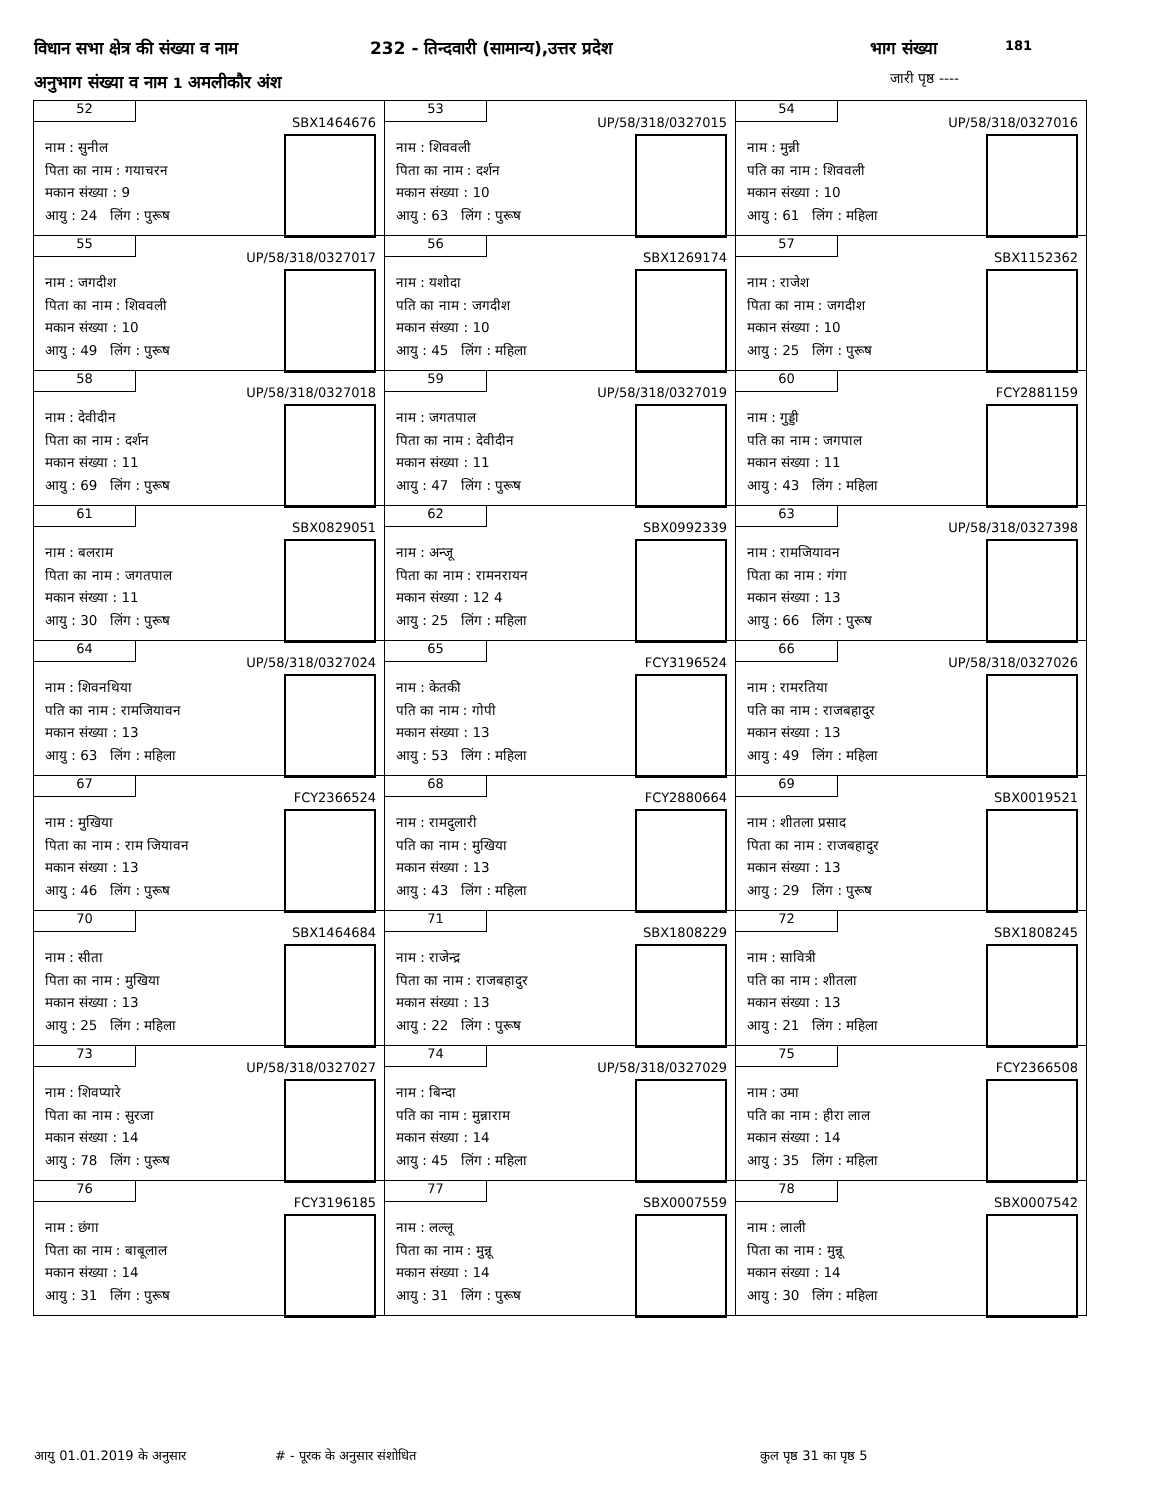विधान सभा क्षेत्र की संख्या व नाम
232 - तिन्दवारी (सामान्य),उत्तर प्रदेश
भाग संख्या 181
अनुभाग संख्या व नाम 1 अमलीकौर अंश
जारी पृष्ठ ----
| 52 SBX1464676 नाम : सुनील पिता का नाम : गयाचरन मकान संख्या : 9 आयु : 24 लिंग : पुरूष | 53 UP/58/318/0327015 नाम : शिववली पिता का नाम : दर्शन मकान संख्या : 10 आयु : 63 लिंग : पुरूष | 54 UP/58/318/0327016 नाम : मुन्नी पति का नाम : शिववली मकान संख्या : 10 आयु : 61 लिंग : महिला |
| 55 UP/58/318/0327017 नाम : जगदीश पिता का नाम : शिववली मकान संख्या : 10 आयु : 49 लिंग : पुरूष | 56 SBX1269174 नाम : यशोदा पति का नाम : जगदीश मकान संख्या : 10 आयु : 45 लिंग : महिला | 57 SBX1152362 नाम : राजेश पिता का नाम : जगदीश मकान संख्या : 10 आयु : 25 लिंग : पुरूष |
| 58 UP/58/318/0327018 नाम : देवीदीन पिता का नाम : दर्शन मकान संख्या : 11 आयु : 69 लिंग : पुरूष | 59 UP/58/318/0327019 नाम : जगतपाल पिता का नाम : देवीदीन मकान संख्या : 11 आयु : 47 लिंग : पुरूष | 60 FCY2881159 नाम : गुड्डी पति का नाम : जगपाल मकान संख्या : 11 आयु : 43 लिंग : महिला |
| 61 SBX0829051 नाम : बलराम पिता का नाम : जगतपाल मकान संख्या : 11 आयु : 30 लिंग : पुरूष | 62 SBX0992339 नाम : अन्जू पिता का नाम : रामनरायन मकान संख्या : 12 4 आयु : 25 लिंग : महिला | 63 UP/58/318/0327398 नाम : रामजियावन पिता का नाम : गंगा मकान संख्या : 13 आयु : 66 लिंग : पुरूष |
| 64 UP/58/318/0327024 नाम : शिवनथिया पति का नाम : रामजियावन मकान संख्या : 13 आयु : 63 लिंग : महिला | 65 FCY3196524 नाम : केतकी पति का नाम : गोपी मकान संख्या : 13 आयु : 53 लिंग : महिला | 66 UP/58/318/0327026 नाम : रामरतिया पति का नाम : राजबहादुर मकान संख्या : 13 आयु : 49 लिंग : महिला |
| 67 FCY2366524 नाम : मुखिया पिता का नाम : राम जियावन मकान संख्या : 13 आयु : 46 लिंग : पुरूष | 68 FCY2880664 नाम : रामदुलारी पति का नाम : मुखिया मकान संख्या : 13 आयु : 43 लिंग : महिला | 69 SBX0019521 नाम : शीतला प्रसाद पिता का नाम : राजबहादुर मकान संख्या : 13 आयु : 29 लिंग : पुरूष |
| 70 SBX1464684 नाम : सीता पिता का नाम : मुखिया मकान संख्या : 13 आयु : 25 लिंग : महिला | 71 SBX1808229 नाम : राजेन्द्र पिता का नाम : राजबहादुर मकान संख्या : 13 आयु : 22 लिंग : पुरूष | 72 SBX1808245 नाम : सावित्री पति का नाम : शीतला मकान संख्या : 13 आयु : 21 लिंग : महिला |
| 73 UP/58/318/0327027 नाम : शिवप्यारे पिता का नाम : सुरजा मकान संख्या : 14 आयु : 78 लिंग : पुरूष | 74 UP/58/318/0327029 नाम : बिन्दा पति का नाम : मुन्नाराम मकान संख्या : 14 आयु : 45 लिंग : महिला | 75 FCY2366508 नाम : उमा पति का नाम : हीरा लाल मकान संख्या : 14 आयु : 35 लिंग : महिला |
| 76 FCY3196185 नाम : छंगा पिता का नाम : बाबूलाल मकान संख्या : 14 आयु : 31 लिंग : पुरूष | 77 SBX0007559 नाम : लल्लू पिता का नाम : मुन्नू मकान संख्या : 14 आयु : 31 लिंग : पुरूष | 78 SBX0007542 नाम : लाली पिता का नाम : मुन्नू मकान संख्या : 14 आयु : 30 लिंग : महिला |
आयु 01.01.2019 के अनुसार # - पूरक के अनुसार संशोधित कुल पृष्ठ 31 का पृष्ठ 5